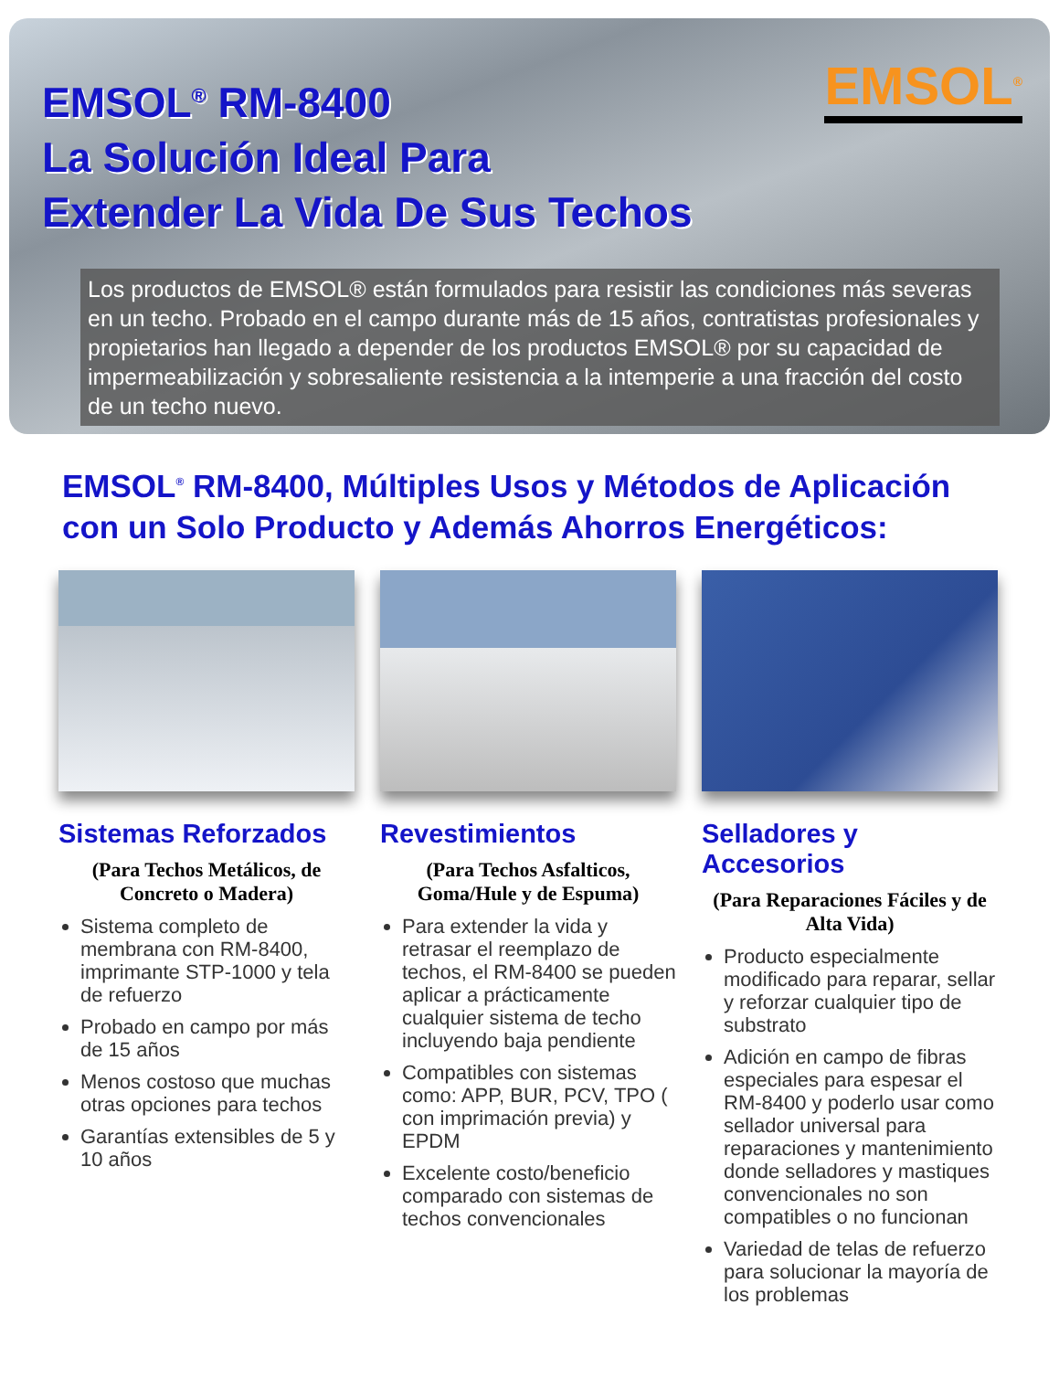EMSOL<sup>®</sup>
EMSOL<sup>®</sup> RM-8400
La Solución Ideal Para
Extender La Vida De Sus Techos
Los productos de EMSOL® están formulados para resistir las condiciones más severas en un techo. Probado en el campo durante más de 15 años, contratistas profesionales y propietarios han llegado a depender de los productos EMSOL® por su capacidad de impermeabilización y sobresaliente resistencia a la intemperie a una fracción del costo de un techo nuevo.
EMSOL<sup>®</sup> RM-8400, Múltiples Usos y Métodos de Aplicación con un Solo Producto y Además Ahorros Energéticos:
Sistemas Reforzados
(Para Techos Metálicos, de Concreto o Madera)
Sistema completo de membrana con RM-8400, imprimante STP-1000 y tela de refuerzo
Probado en campo por más de 15 años
Menos costoso que muchas otras opciones para techos
Garantías extensibles de 5 y 10 años
Revestimientos
(Para Techos Asfalticos, Goma/Hule y de Espuma)
Para extender la vida y retrasar el reemplazo de techos, el RM-8400 se pueden aplicar a prácticamente cualquier sistema de techo incluyendo baja pendiente
Compatibles con sistemas como: APP, BUR, PCV, TPO ( con imprimación previa) y EPDM
Excelente costo/beneficio comparado con sistemas de techos convencionales
Selladores y Accesorios
(Para Reparaciones Fáciles y de Alta Vida)
Producto especialmente modificado para reparar, sellar y reforzar cualquier tipo de substrato
Adición en campo de fibras especiales para espesar el RM-8400 y poderlo usar como sellador universal para reparaciones y mantenimiento donde selladores y mastiques convencionales no son compatibles o no funcionan
Variedad de telas de refuerzo para solucionar la mayoría de los problemas